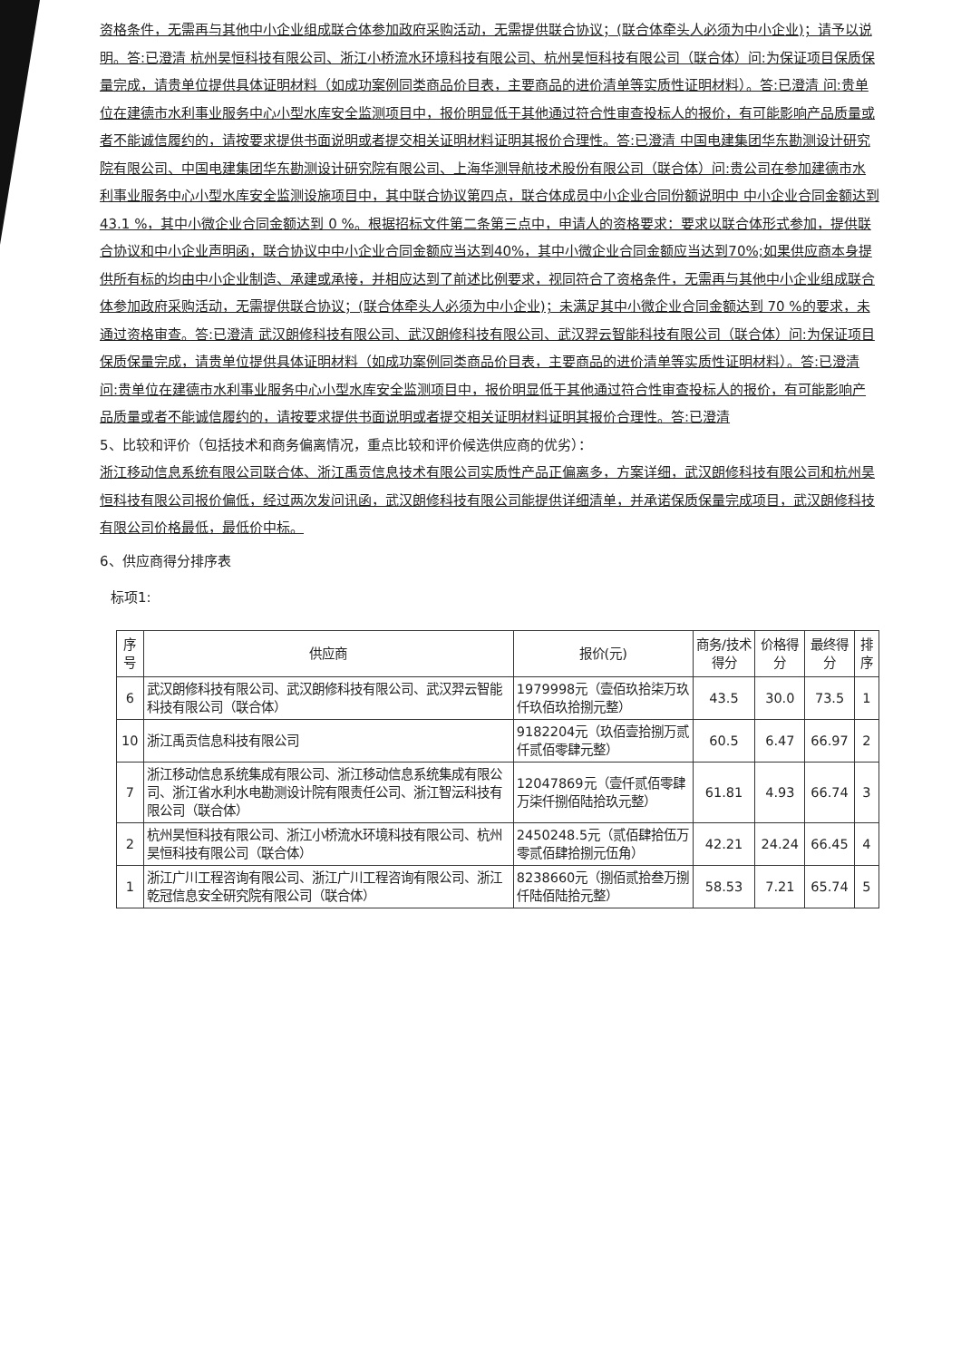资格条件，无需再与其他中小企业组成联合体参加政府采购活动，无需提供联合协议；(联合体牵头人必须为中小企业)；请予以说明。答:已澄清 杭州昊恒科技有限公司、浙江小桥流水环境科技有限公司、杭州昊恒科技有限公司（联合体）问:为保证项目保质保量完成，请贵单位提供具体证明材料（如成功案例同类商品价目表，主要商品的进价清单等实质性证明材料）。答:已澄清 问:贵单位在建德市水利事业服务中心小型水库安全监测项目中，报价明显低于其他通过符合性审查投标人的报价，有可能影响产品质量或者不能诚信履约的，请按要求提供书面说明或者提交相关证明材料证明其报价合理性。答:已澄清 中国电建集团华东勘测设计研究院有限公司、中国电建集团华东勘测设计研究院有限公司、上海华测导航技术股份有限公司（联合体）问:贵公司在参加建德市水利事业服务中心小型水库安全监测设施项目中，其中联合协议第四点，联合体成员中小企业合同份额说明中 中小企业合同金额达到 43.1 %，其中小微企业合同金额达到 0 %。根据招标文件第二条第三点中，申请人的资格要求：要求以联合体形式参加，提供联合协议和中小企业声明函，联合协议中中小企业合同金额应当达到40%，其中小微企业合同金额应当达到70%;如果供应商本身提供所有标的均由中小企业制造、承建或承接，并相应达到了前述比例要求，视同符合了资格条件，无需再与其他中小企业组成联合体参加政府采购活动，无需提供联合协议；(联合体牵头人必须为中小企业)；未满足其中小微企业合同金额达到 70 %的要求，未通过资格审查。答:已澄清 武汉朗修科技有限公司、武汉朗修科技有限公司、武汉羿云智能科技有限公司（联合体）问:为保证项目保质保量完成，请贵单位提供具体证明材料（如成功案例同类商品价目表，主要商品的进价清单等实质性证明材料）。答:已澄清 问:贵单位在建德市水利事业服务中心小型水库安全监测项目中，报价明显低于其他通过符合性审查投标人的报价，有可能影响产品质量或者不能诚信履约的，请按要求提供书面说明或者提交相关证明材料证明其报价合理性。答:已澄清
5、比较和评价（包括技术和商务偏离情况，重点比较和评价候选供应商的优劣）：
浙江移动信息系统有限公司联合体、浙江禹贡信息技术有限公司实质性产品正偏离多，方案详细，武汉朗修科技有限公司和杭州昊恒科技有限公司报价偏低，经过两次发问讯函，武汉朗修科技有限公司能提供详细清单，并承诺保质保量完成项目，武汉朗修科技有限公司价格最低，最低价中标。
6、供应商得分排序表
标项1:
| 序号 | 供应商 | 报价(元) | 商务/技术得分 | 价格得分 | 最终得分 | 排序 |
| --- | --- | --- | --- | --- | --- | --- |
| 6 | 武汉朗修科技有限公司、武汉朗修科技有限公司、武汉羿云智能科技有限公司（联合体） | 1979998元（壹佰玖拾柒万玖仟玖佰玖拾捌元整） | 43.5 | 30.0 | 73.5 | 1 |
| 10 | 浙江禹贡信息科技有限公司 | 9182204元（玖佰壹拾捌万贰仟贰佰零肆元整） | 60.5 | 6.47 | 66.97 | 2 |
| 7 | 浙江移动信息系统集成有限公司、浙江移动信息系统集成有限公司、浙江省水利水电勘测设计院有限责任公司、浙江智沄科技有限公司（联合体） | 12047869元（壹仟贰佰零肆万柒仟捌佰陆拾玖元整） | 61.81 | 4.93 | 66.74 | 3 |
| 2 | 杭州昊恒科技有限公司、浙江小桥流水环境科技有限公司、杭州昊恒科技有限公司（联合体） | 2450248.5元（贰佰肆拾伍万零贰佰肆拾捌元伍角） | 42.21 | 24.24 | 66.45 | 4 |
| 1 | 浙江广川工程咨询有限公司、浙江广川工程咨询有限公司、浙江乾冠信息安全研究院有限公司（联合体） | 8238660元（捌佰贰拾叁万捌仟陆佰陆拾元整） | 58.53 | 7.21 | 65.74 | 5 |